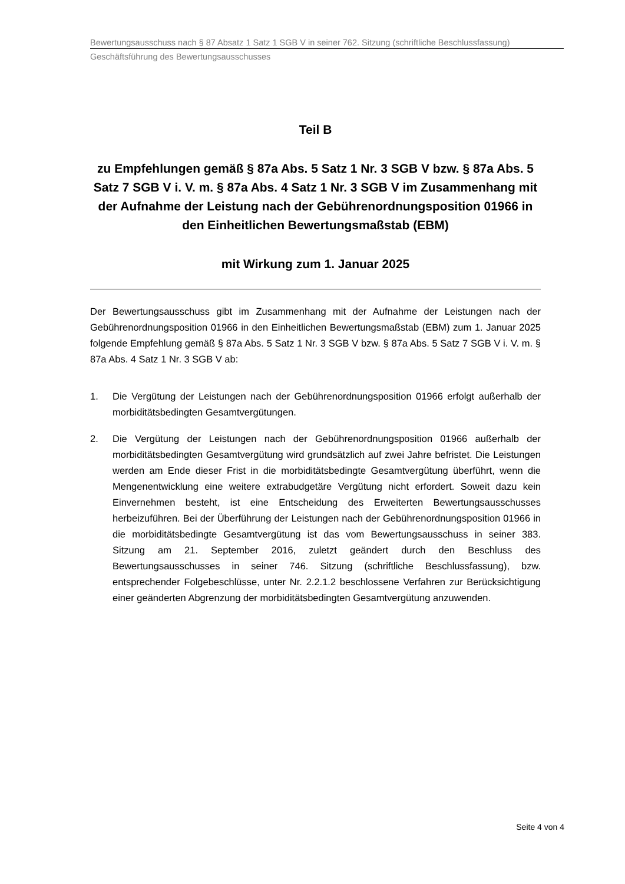Bewertungsausschuss nach § 87 Absatz 1 Satz 1 SGB V in seiner 762. Sitzung (schriftliche Beschlussfassung)
Geschäftsführung des Bewertungsausschusses
Teil B
zu Empfehlungen gemäß § 87a Abs. 5 Satz 1 Nr. 3 SGB V bzw. § 87a Abs. 5 Satz 7 SGB V i. V. m. § 87a Abs. 4 Satz 1 Nr. 3 SGB V im Zusammenhang mit der Aufnahme der Leistung nach der Gebührenordnungsposition 01966 in den Einheitlichen Bewertungsmaßstab (EBM)
mit Wirkung zum 1. Januar 2025
Der Bewertungsausschuss gibt im Zusammenhang mit der Aufnahme der Leistungen nach der Gebührenordnungsposition 01966 in den Einheitlichen Bewertungsmaßstab (EBM) zum 1. Januar 2025 folgende Empfehlung gemäß § 87a Abs. 5 Satz 1 Nr. 3 SGB V bzw. § 87a Abs. 5 Satz 7 SGB V i. V. m. § 87a Abs. 4 Satz 1 Nr. 3 SGB V ab:
1. Die Vergütung der Leistungen nach der Gebührenordnungsposition 01966 erfolgt außerhalb der morbiditätsbedingten Gesamtvergütungen.
2. Die Vergütung der Leistungen nach der Gebührenordnungsposition 01966 außerhalb der morbiditätsbedingten Gesamtvergütung wird grundsätzlich auf zwei Jahre befristet. Die Leistungen werden am Ende dieser Frist in die morbiditätsbedingte Gesamtvergütung überführt, wenn die Mengenentwicklung eine weitere extrabudgetäre Vergütung nicht erfordert. Soweit dazu kein Einvernehmen besteht, ist eine Entscheidung des Erweiterten Bewertungsausschusses herbeizuführen. Bei der Überführung der Leistungen nach der Gebührenordnungsposition 01966 in die morbiditätsbedingte Gesamtvergütung ist das vom Bewertungsausschuss in seiner 383. Sitzung am 21. September 2016, zuletzt geändert durch den Beschluss des Bewertungsausschusses in seiner 746. Sitzung (schriftliche Beschlussfassung), bzw. entsprechender Folgebeschlüsse, unter Nr. 2.2.1.2 beschlossene Verfahren zur Berücksichtigung einer geänderten Abgrenzung der morbiditätsbedingten Gesamtvergütung anzuwenden.
Seite 4 von 4